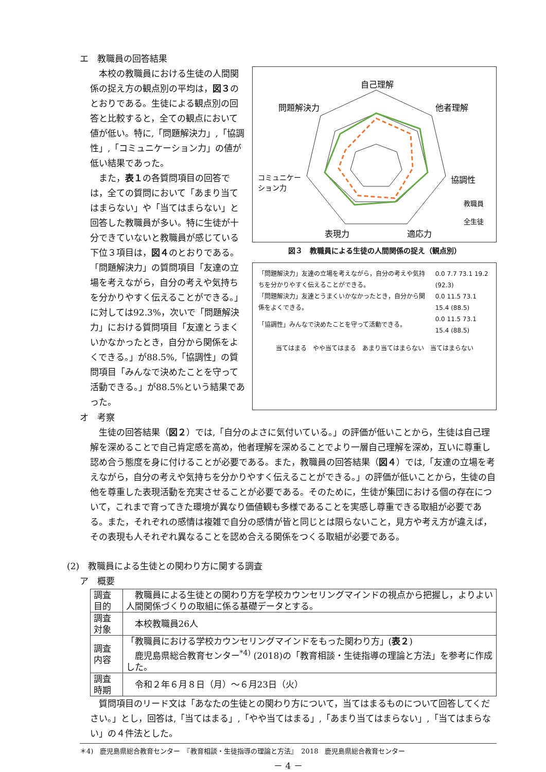エ　教職員の回答結果
本校の教職員における生徒の人間関係の捉え方の観点別の平均は，図３のとおりである。生徒による観点別の回答と比較すると，全ての観点において値が低い。特に,「問題解決力」,「協調性」,「コミュニケーション力」の値が低い結果であった。
また，表１の各質問項目の回答では，全ての質問において「あまり当てはまらない」や「当てはまらない」と回答した教職員が多い。特に生徒が十分できていないと教職員が感じている下位３項目は，図４のとおりである。「問題解決力」の質問項目「友達の立場を考えながら，自分の考えや気持ちを分かりやすく伝えることができる。」に対しては92.3%，次いで「問題解決力」における質問項目「友達とうまくいかなかったとき，自分から関係をよくできる。」が88.5%,「協調性」の質問項目「みんなで決めたことを守って活動できる。」が88.5%という結果であった。
自己理解
他者理解
問題解決力
協調性
コミュニケー
ション力
表現力
適応力
教職員
全生徒
図３　教職員による生徒の人間関係の捉え（観点別）
| 「問題解決力」友達の立場を考えながら，自分の考えや気持ちを分かりやすく伝えることができる。 | 0.0 7.7 73.1 19.2 (92.3) |
| 「問題解決力」友達とうまくいかなかったとき，自分から関係をよくできる。 | 0.0 11.5 73.1 15.4 (88.5) |
| 「協調性」みんなで決めたことを守って活動できる。 | 0.0 11.5 73.1 15.4 (88.5) |
当てはまる　やや当てはまる　あまり当てはまらない　当てはまらない
オ　考察
生徒の回答結果（図２）では,「自分のよさに気付いている。」の評価が低いことから，生徒は自己理解を深めることで自己肯定感を高め，他者理解を深めることでより一層自己理解を深め，互いに尊重し認め合う態度を身に付けることが必要である。また，教職員の回答結果（図４）では,「友達の立場を考えながら，自分の考えや気持ちを分かりやすく伝えることができる。」の評価が低いことから，生徒の自他を尊重した表現活動を充実させることが必要である。そのために，生徒が集団における個の存在について，これまで育ってきた環境が異なり価値観も多様であることを実感し尊重できる取組が必要である。また，それぞれの感情は複雑で自分の感情が皆と同じとは限らないこと，見方や考え方が違えば，その表現も人それぞれ異なることを認め合える関係をつくる取組が必要である。
(2)　教職員による生徒との関わり方に関する調査
ア　概要
| 調査目的 | 教職員による生徒との関わり方を学校カウンセリングマインドの視点から把握し，よりよい人間関係づくりの取組に係る基礎データとする。 |
| 調査対象 | 本校教職員26人 |
| 調査内容 | 「教職員における学校カウンセリングマインドをもった関わり方」( 表２ ) 鹿児島県総合教育センター<sup>*4)</sup> (2018)の「教育相談・生徒指導の理論と方法」を参考に作成した。 |
| 調査時期 | 令和２年６月８日（月）～６月23日（火） |
質問項目のリード文は「あなたの生徒との関わり方について，当てはまるものについて回答してください。」とし，回答は,「当てはまる」,「やや当てはまる」,「あまり当てはまらない」,「当てはまらない」の４件法とした。
＊4)　鹿児島県総合教育センター　『教育相談・生徒指導の理論と方法』　2018　鹿児島県総合教育センター
－ 4 －